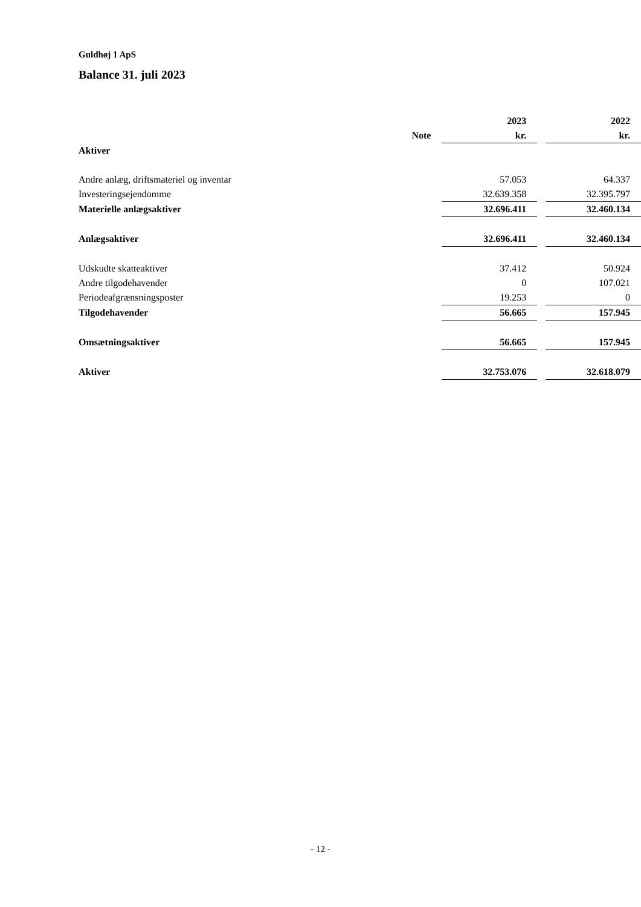Guldhøj 1 ApS
Balance 31. juli 2023
| | | 2023 | | 2022 |
| | Note | kr. | | kr. |
| Aktiver | | | | |
| Andre anlæg, driftsmateriel og inventar | | 57.053 | | 64.337 |
| Investeringsejendomme | | 32.639.358 | | 32.395.797 |
| Materielle anlægsaktiver | | 32.696.411 | | 32.460.134 |
| Anlægsaktiver | | 32.696.411 | | 32.460.134 |
| Udskudte skatteaktiver | | 37.412 | | 50.924 |
| Andre tilgodehavender | | 0 | | 107.021 |
| Periodeafgrænsningsposter | | 19.253 | | 0 |
| Tilgodehavender | | 56.665 | | 157.945 |
| Omsætningsaktiver | | 56.665 | | 157.945 |
| Aktiver | | 32.753.076 | | 32.618.079 |
- 12 -